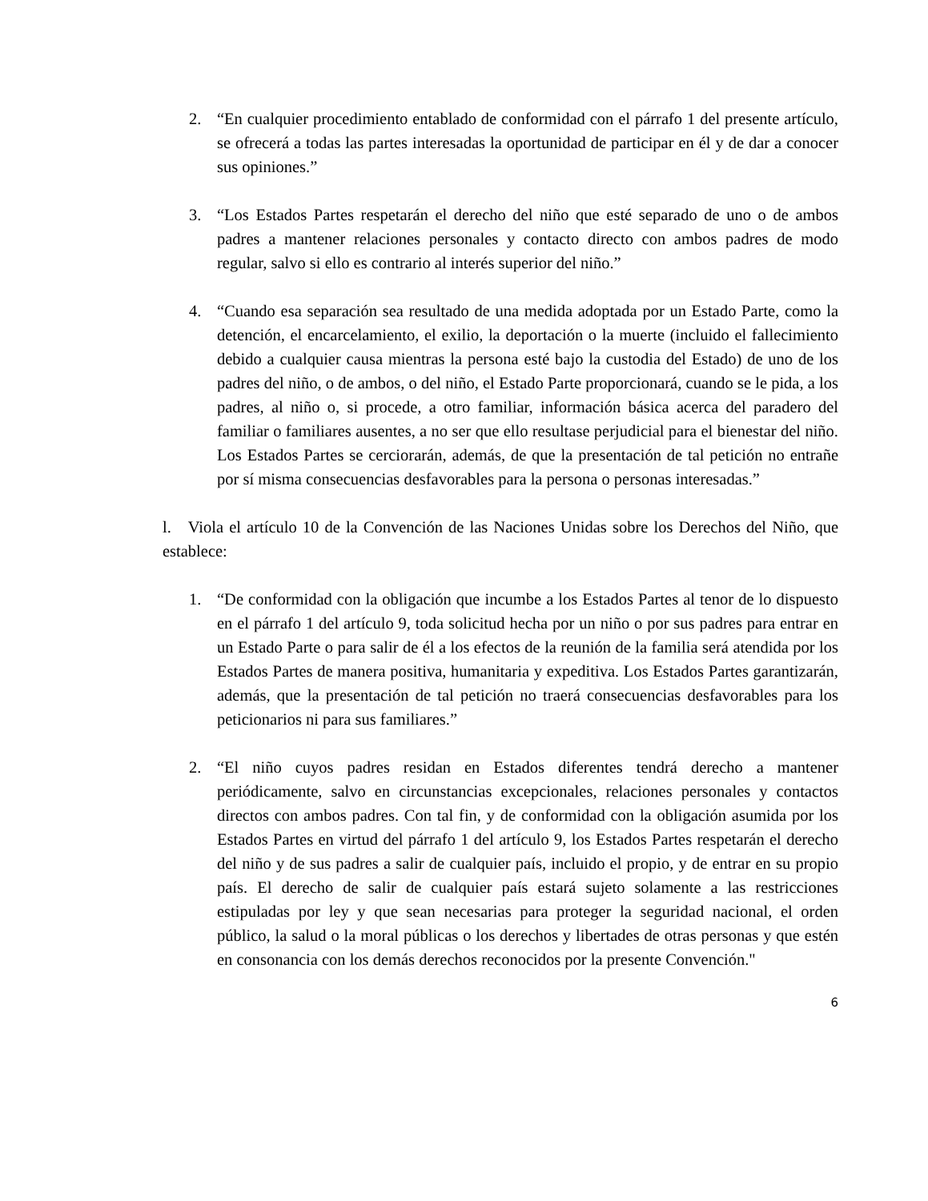2. “En cualquier procedimiento entablado de conformidad con el párrafo 1 del presente artículo, se ofrecerá a todas las partes interesadas la oportunidad de participar en él y de dar a conocer sus opiniones.”
3. “Los Estados Partes respetarán el derecho del niño que esté separado de uno o de ambos padres a mantener relaciones personales y contacto directo con ambos padres de modo regular, salvo si ello es contrario al interés superior del niño.”
4. “Cuando esa separación sea resultado de una medida adoptada por un Estado Parte, como la detención, el encarcelamiento, el exilio, la deportación o la muerte (incluido el fallecimiento debido a cualquier causa mientras la persona esté bajo la custodia del Estado) de uno de los padres del niño, o de ambos, o del niño, el Estado Parte proporcionará, cuando se le pida, a los padres, al niño o, si procede, a otro familiar, información básica acerca del paradero del familiar o familiares ausentes, a no ser que ello resultase perjudicial para el bienestar del niño. Los Estados Partes se cerciorarán, además, de que la presentación de tal petición no entrañe por sí misma consecuencias desfavorables para la persona o personas interesadas.”
l. Viola el artículo 10 de la Convención de las Naciones Unidas sobre los Derechos del Niño, que establece:
1. “De conformidad con la obligación que incumbe a los Estados Partes al tenor de lo dispuesto en el párrafo 1 del artículo 9, toda solicitud hecha por un niño o por sus padres para entrar en un Estado Parte o para salir de él a los efectos de la reunión de la familia será atendida por los Estados Partes de manera positiva, humanitaria y expeditiva. Los Estados Partes garantizarán, además, que la presentación de tal petición no traerá consecuencias desfavorables para los peticionarios ni para sus familiares.”
2. “El niño cuyos padres residan en Estados diferentes tendrá derecho a mantener periódicamente, salvo en circunstancias excepcionales, relaciones personales y contactos directos con ambos padres. Con tal fin, y de conformidad con la obligación asumida por los Estados Partes en virtud del párrafo 1 del artículo 9, los Estados Partes respetarán el derecho del niño y de sus padres a salir de cualquier país, incluido el propio, y de entrar en su propio país. El derecho de salir de cualquier país estará sujeto solamente a las restricciones estipuladas por ley y que sean necesarias para proteger la seguridad nacional, el orden público, la salud o la moral públicas o los derechos y libertades de otras personas y que estén en consonancia con los demás derechos reconocidos por la presente Convención."
6